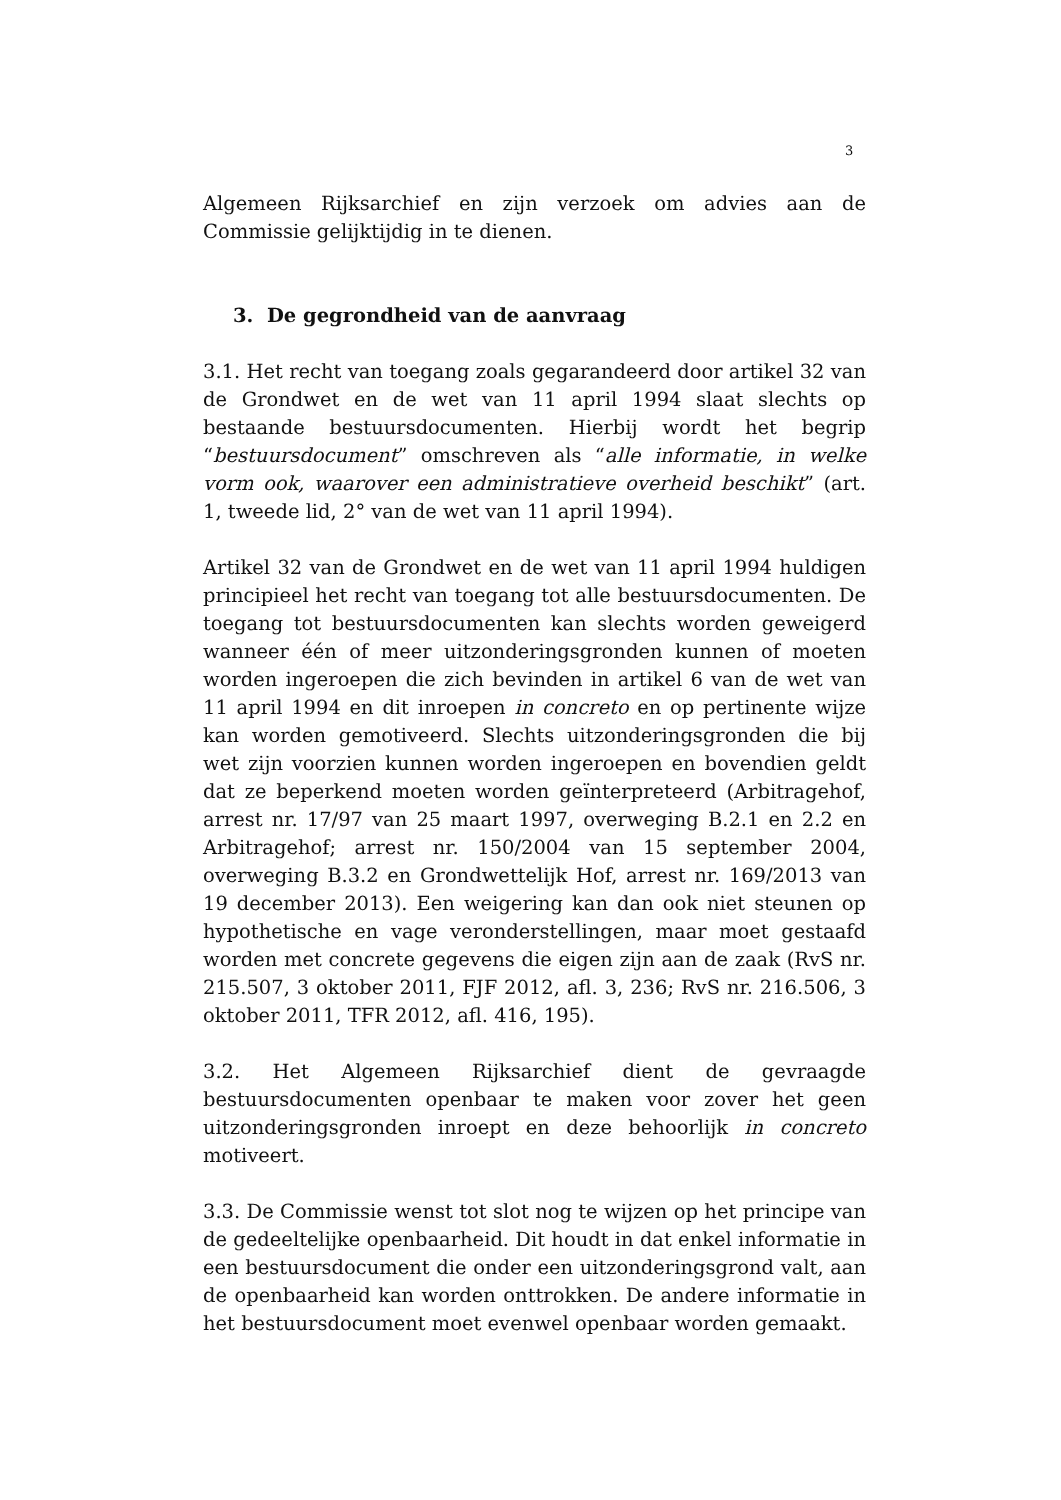3
Algemeen Rijksarchief en zijn verzoek om advies aan de Commissie gelijktijdig in te dienen.
3. De gegrondheid van de aanvraag
3.1. Het recht van toegang zoals gegarandeerd door artikel 32 van de Grondwet en de wet van 11 april 1994 slaat slechts op bestaande bestuursdocumenten. Hierbij wordt het begrip “bestuursdocument” omschreven als “alle informatie, in welke vorm ook, waarover een administratieve overheid beschikt” (art. 1, tweede lid, 2° van de wet van 11 april 1994).
Artikel 32 van de Grondwet en de wet van 11 april 1994 huldigen principieel het recht van toegang tot alle bestuursdocumenten. De toegang tot bestuursdocumenten kan slechts worden geweigerd wanneer één of meer uitzonderingsgronden kunnen of moeten worden ingeroepen die zich bevinden in artikel 6 van de wet van 11 april 1994 en dit inroepen in concreto en op pertinente wijze kan worden gemotiveerd. Slechts uitzonderingsgronden die bij wet zijn voorzien kunnen worden ingeroepen en bovendien geldt dat ze beperkend moeten worden geïnterpreteerd (Arbitragehof, arrest nr. 17/97 van 25 maart 1997, overweging B.2.1 en 2.2 en Arbitragehof; arrest nr. 150/2004 van 15 september 2004, overweging B.3.2 en Grondwettelijk Hof, arrest nr. 169/2013 van 19 december 2013). Een weigering kan dan ook niet steunen op hypothetische en vage veronderstellingen, maar moet gestaafd worden met concrete gegevens die eigen zijn aan de zaak (RvS nr. 215.507, 3 oktober 2011, FJF 2012, afl. 3, 236; RvS nr. 216.506, 3 oktober 2011, TFR 2012, afl. 416, 195).
3.2. Het Algemeen Rijksarchief dient de gevraagde bestuursdocumenten openbaar te maken voor zover het geen uitzonderingsgronden inroept en deze behoorlijk in concreto motiveert.
3.3. De Commissie wenst tot slot nog te wijzen op het principe van de gedeeltelijke openbaarheid. Dit houdt in dat enkel informatie in een bestuursdocument die onder een uitzonderingsgrond valt, aan de openbaarheid kan worden onttrokken. De andere informatie in het bestuursdocument moet evenwel openbaar worden gemaakt.